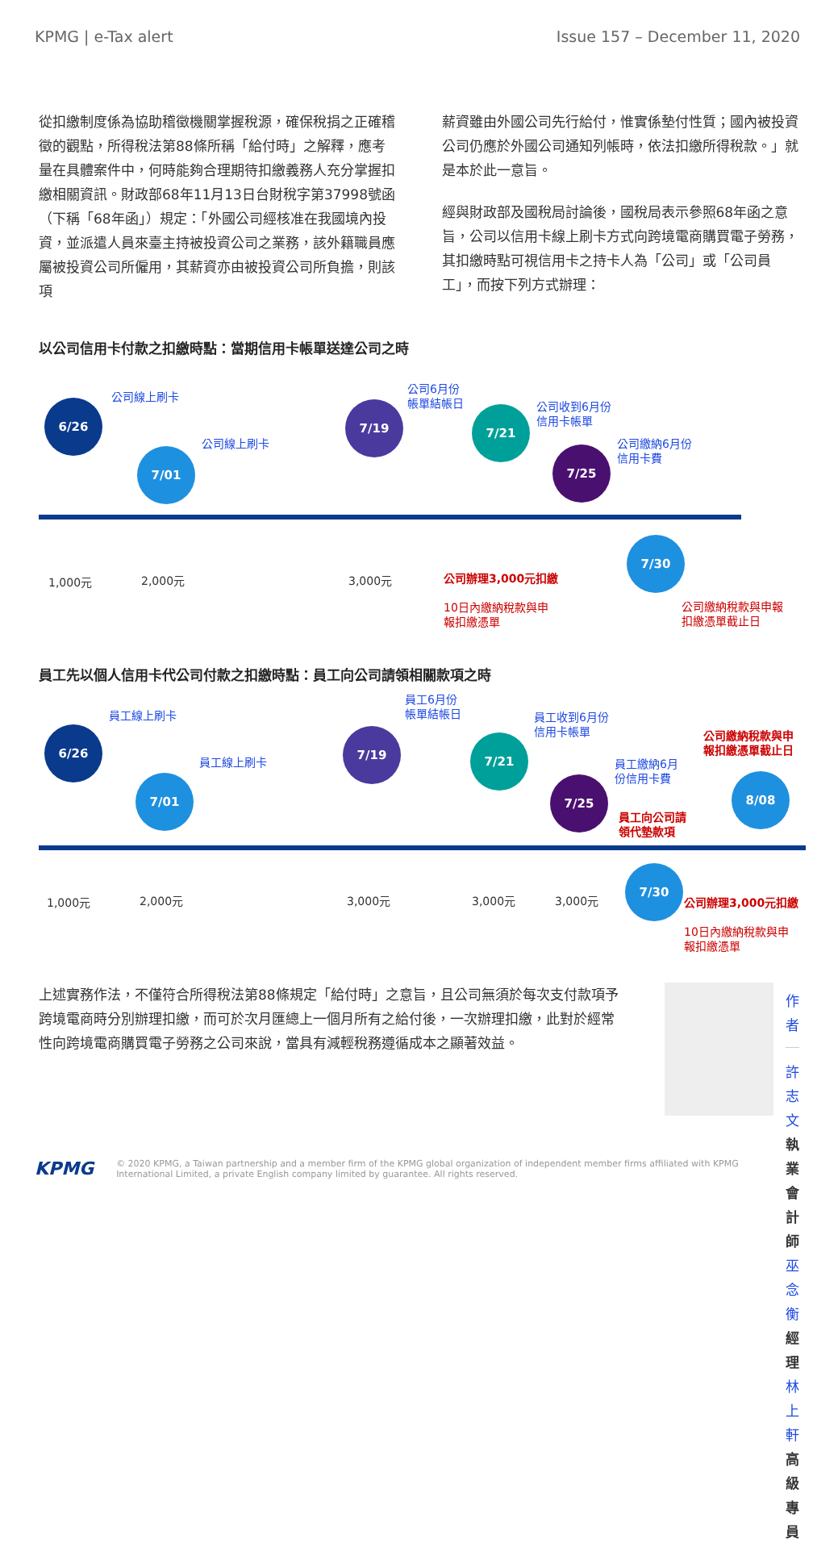KPMG | e-Tax alert Issue 157 – December 11, 2020
從扣繳制度係為協助稽徵機關掌握稅源，確保稅捐之正確稽徵的觀點，所得稅法第88條所稱「給付時」之解釋，應考量在具體案件中，何時能夠合理期待扣繳義務人充分掌握扣繳相關資訊。財政部68年11月13日台財稅字第37998號函（下稱「68年函」）規定：「外國公司經核准在我國境內投資，並派遣人員來臺主持被投資公司之業務，該外籍職員應屬被投資公司所僱用，其薪資亦由被投資公司所負擔，則該項
薪資雖由外國公司先行給付，惟實係墊付性質；國內被投資公司仍應於外國公司通知列帳時，依法扣繳所得稅款。」就是本於此一意旨。
經與財政部及國稅局討論後，國稅局表示參照68年函之意旨，公司以信用卡線上刷卡方式向跨境電商購買電子勞務，其扣繳時點可視信用卡之持卡人為「公司」或「公司員工」，而按下列方式辦理：
以公司信用卡付款之扣繳時點：當期信用卡帳單送達公司之時
6/26
公司線上刷卡
7/01
公司線上刷卡
7/19
公司6月份
帳單結帳日
7/21
公司收到6月份
信用卡帳單
7/25
公司繳納6月份
信用卡費
7/30
1,000元 2,000元 3,000元
公司辦理3,000元扣繳
10日內繳納稅款與申
報扣繳憑單
公司繳納稅款與申報
扣繳憑單截止日
員工先以個人信用卡代公司付款之扣繳時點：員工向公司請領相關款項之時
6/26
員工線上刷卡
7/01
員工線上刷卡
7/19
員工6月份
帳單結帳日
7/21
員工收到6月份
信用卡帳單
7/25
員工繳納6月
份信用卡費
員工向公司請
領代墊款項
8/08
公司繳納稅款與申
報扣繳憑單截止日
7/30
1,000元 2,000元 3,000元 3,000元 3,000元
公司辦理3,000元扣繳
10日內繳納稅款與申
報扣繳憑單
上述實務作法，不僅符合所得稅法第88條規定「給付時」之意旨，且公司無須於每次支付款項予跨境電商時分別辦理扣繳，而可於次月匯總上一個月所有之給付後，一次辦理扣繳，此對於經常性向跨境電商購買電子勞務之公司來說，當具有減輕稅務遵循成本之顯著效益。
作者
許志文 執業會計師
巫念衡 經理
林上軒 高級專員
KPMG © 2020 KPMG, a Taiwan partnership and a member firm of the KPMG global organization of independent member firms affiliated with KPMG
International Limited, a private English company limited by guarantee. All rights reserved.